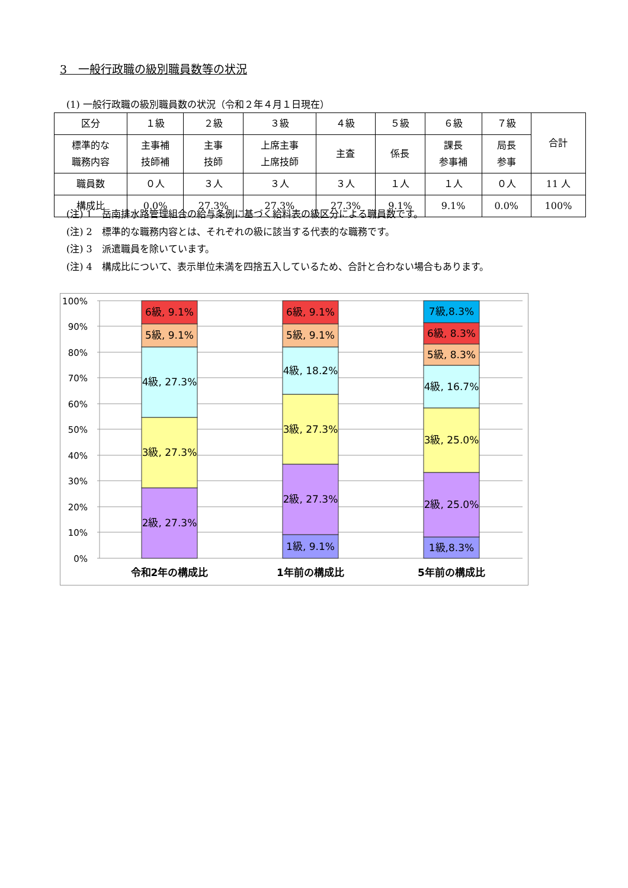3　一般行政職の級別職員数等の状況
(1) 一般行政職の級別職員数の状況（令和２年４月１日現在）
| 区分 | １級 | ２級 | ３級 | ４級 | ５級 | ６級 | ７級 | 合計 |
| --- | --- | --- | --- | --- | --- | --- | --- | --- |
| 標準的な 職務内容 | 主事補 技師補 | 主事 技師 | 上席主事 上席技師 | 主査 | 係長 | 課長 参事補 | 局長 参事 | |
| 職員数 | ０人 | ３人 | ３人 | ３人 | １人 | １人 | ０人 | 11 人 |
| 構成比 | 0.0% | 27.3% | 27.3% | 27.3% | 9.1% | 9.1% | 0.0% | 100% |
(注) 1　岳南排水路管理組合の給与条例に基づく給料表の級区分による職員数です。
(注) 2　標準的な職務内容とは、それぞれの級に該当する代表的な職務です。
(注) 3　派遣職員を除いています。
(注) 4　構成比について、表示単位未満を四捨五入しているため、合計と合わない場合もあります。
100%
90%
80%
70%
60%
50%
40%
30%
20%
10%
0%
2級, 27.3%
3級, 27.3%
4級, 27.3%
5級, 9.1%
6級, 9.1%
1級, 9.1%
2級, 27.3%
3級, 27.3%
4級, 18.2%
5級, 9.1%
6級, 9.1%
1級,8.3%
2級, 25.0%
3級, 25.0%
4級, 16.7%
5級, 8.3%
6級, 8.3%
7級,8.3%
令和2年の構成比
1年前の構成比
5年前の構成比